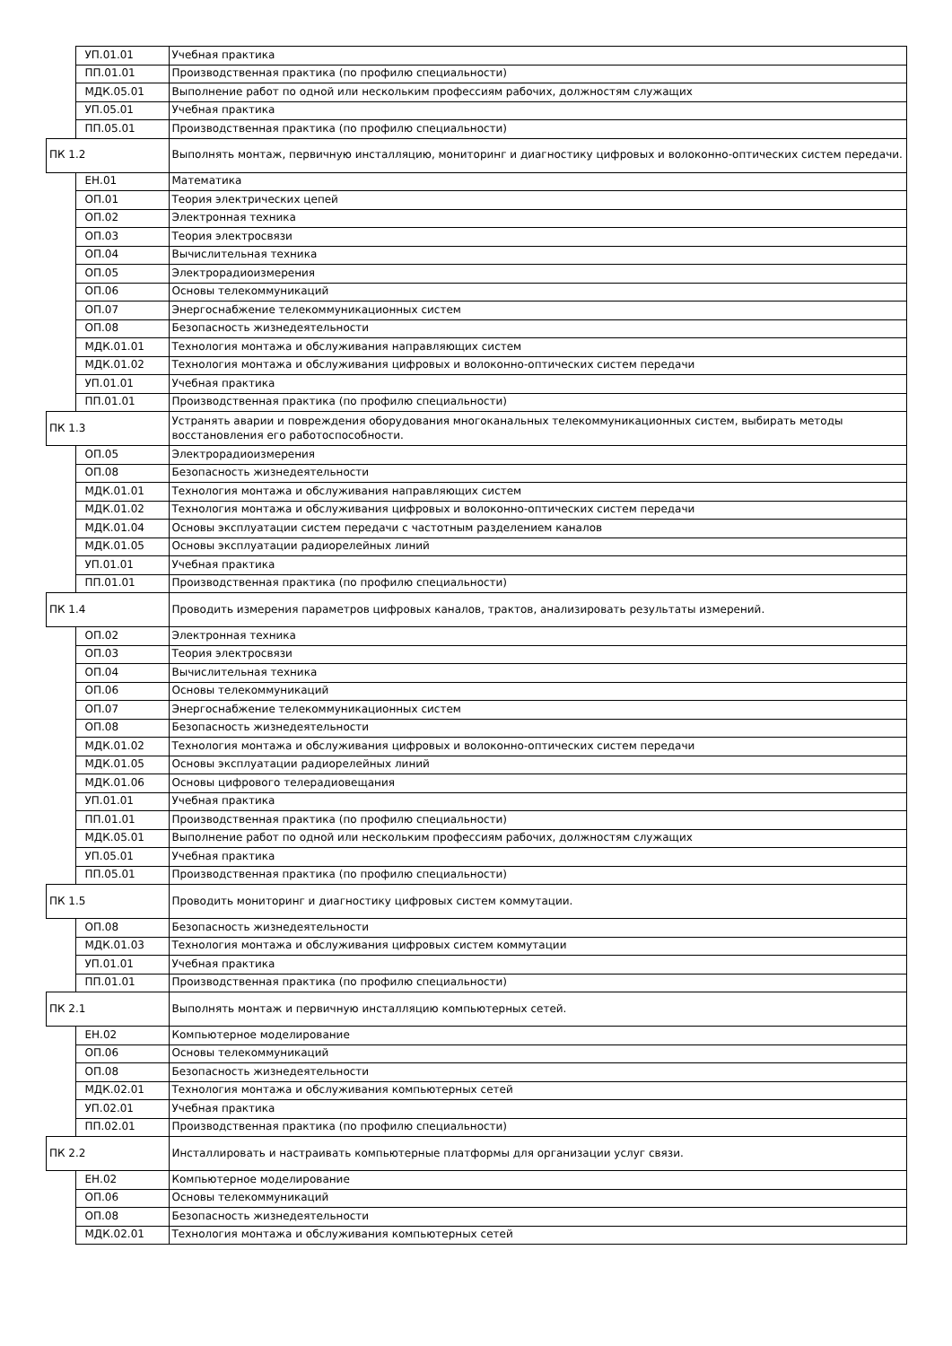| | УП.01.01 | Учебная практика |
| | ПП.01.01 | Производственная практика (по профилю специальности) |
| | МДК.05.01 | Выполнение работ по одной или нескольким профессиям рабочих, должностям служащих |
| | УП.05.01 | Учебная практика |
| | ПП.05.01 | Производственная практика (по профилю специальности) |
| ПК 1.2 | | Выполнять монтаж, первичную инсталляцию, мониторинг и диагностику цифровых и волоконно-оптических систем передачи. |
| | ЕН.01 | Математика |
| | ОП.01 | Теория электрических цепей |
| | ОП.02 | Электронная техника |
| | ОП.03 | Теория электросвязи |
| | ОП.04 | Вычислительная техника |
| | ОП.05 | Электрорадиоизмерения |
| | ОП.06 | Основы телекоммуникаций |
| | ОП.07 | Энергоснабжение телекоммуникационных систем |
| | ОП.08 | Безопасность жизнедеятельности |
| | МДК.01.01 | Технология монтажа и обслуживания направляющих систем |
| | МДК.01.02 | Технология монтажа и обслуживания цифровых и волоконно-оптических систем передачи |
| | УП.01.01 | Учебная практика |
| | ПП.01.01 | Производственная практика (по профилю специальности) |
| ПК 1.3 | | Устранять аварии и повреждения оборудования многоканальных телекоммуникационных систем, выбирать методы восстановления его работоспособности. |
| | ОП.05 | Электрорадиоизмерения |
| | ОП.08 | Безопасность жизнедеятельности |
| | МДК.01.01 | Технология монтажа и обслуживания направляющих систем |
| | МДК.01.02 | Технология монтажа и обслуживания цифровых и волоконно-оптических систем передачи |
| | МДК.01.04 | Основы эксплуатации систем передачи с частотным разделением каналов |
| | МДК.01.05 | Основы эксплуатации радиорелейных линий |
| | УП.01.01 | Учебная практика |
| | ПП.01.01 | Производственная практика (по профилю специальности) |
| ПК 1.4 | | Проводить измерения параметров цифровых каналов, трактов, анализировать результаты измерений. |
| | ОП.02 | Электронная техника |
| | ОП.03 | Теория электросвязи |
| | ОП.04 | Вычислительная техника |
| | ОП.06 | Основы телекоммуникаций |
| | ОП.07 | Энергоснабжение телекоммуникационных систем |
| | ОП.08 | Безопасность жизнедеятельности |
| | МДК.01.02 | Технология монтажа и обслуживания цифровых и волоконно-оптических систем передачи |
| | МДК.01.05 | Основы эксплуатации радиорелейных линий |
| | МДК.01.06 | Основы цифрового телерадиовещания |
| | УП.01.01 | Учебная практика |
| | ПП.01.01 | Производственная практика (по профилю специальности) |
| | МДК.05.01 | Выполнение работ по одной или нескольким профессиям рабочих, должностям служащих |
| | УП.05.01 | Учебная практика |
| | ПП.05.01 | Производственная практика (по профилю специальности) |
| ПК 1.5 | | Проводить мониторинг и диагностику цифровых систем коммутации. |
| | ОП.08 | Безопасность жизнедеятельности |
| | МДК.01.03 | Технология монтажа и обслуживания цифровых систем коммутации |
| | УП.01.01 | Учебная практика |
| | ПП.01.01 | Производственная практика (по профилю специальности) |
| ПК 2.1 | | Выполнять монтаж и первичную инсталляцию компьютерных сетей. |
| | ЕН.02 | Компьютерное моделирование |
| | ОП.06 | Основы телекоммуникаций |
| | ОП.08 | Безопасность жизнедеятельности |
| | МДК.02.01 | Технология монтажа и обслуживания компьютерных сетей |
| | УП.02.01 | Учебная практика |
| | ПП.02.01 | Производственная практика (по профилю специальности) |
| ПК 2.2 | | Инсталлировать и настраивать компьютерные платформы для организации услуг связи. |
| | ЕН.02 | Компьютерное моделирование |
| | ОП.06 | Основы телекоммуникаций |
| | ОП.08 | Безопасность жизнедеятельности |
| | МДК.02.01 | Технология монтажа и обслуживания компьютерных сетей |